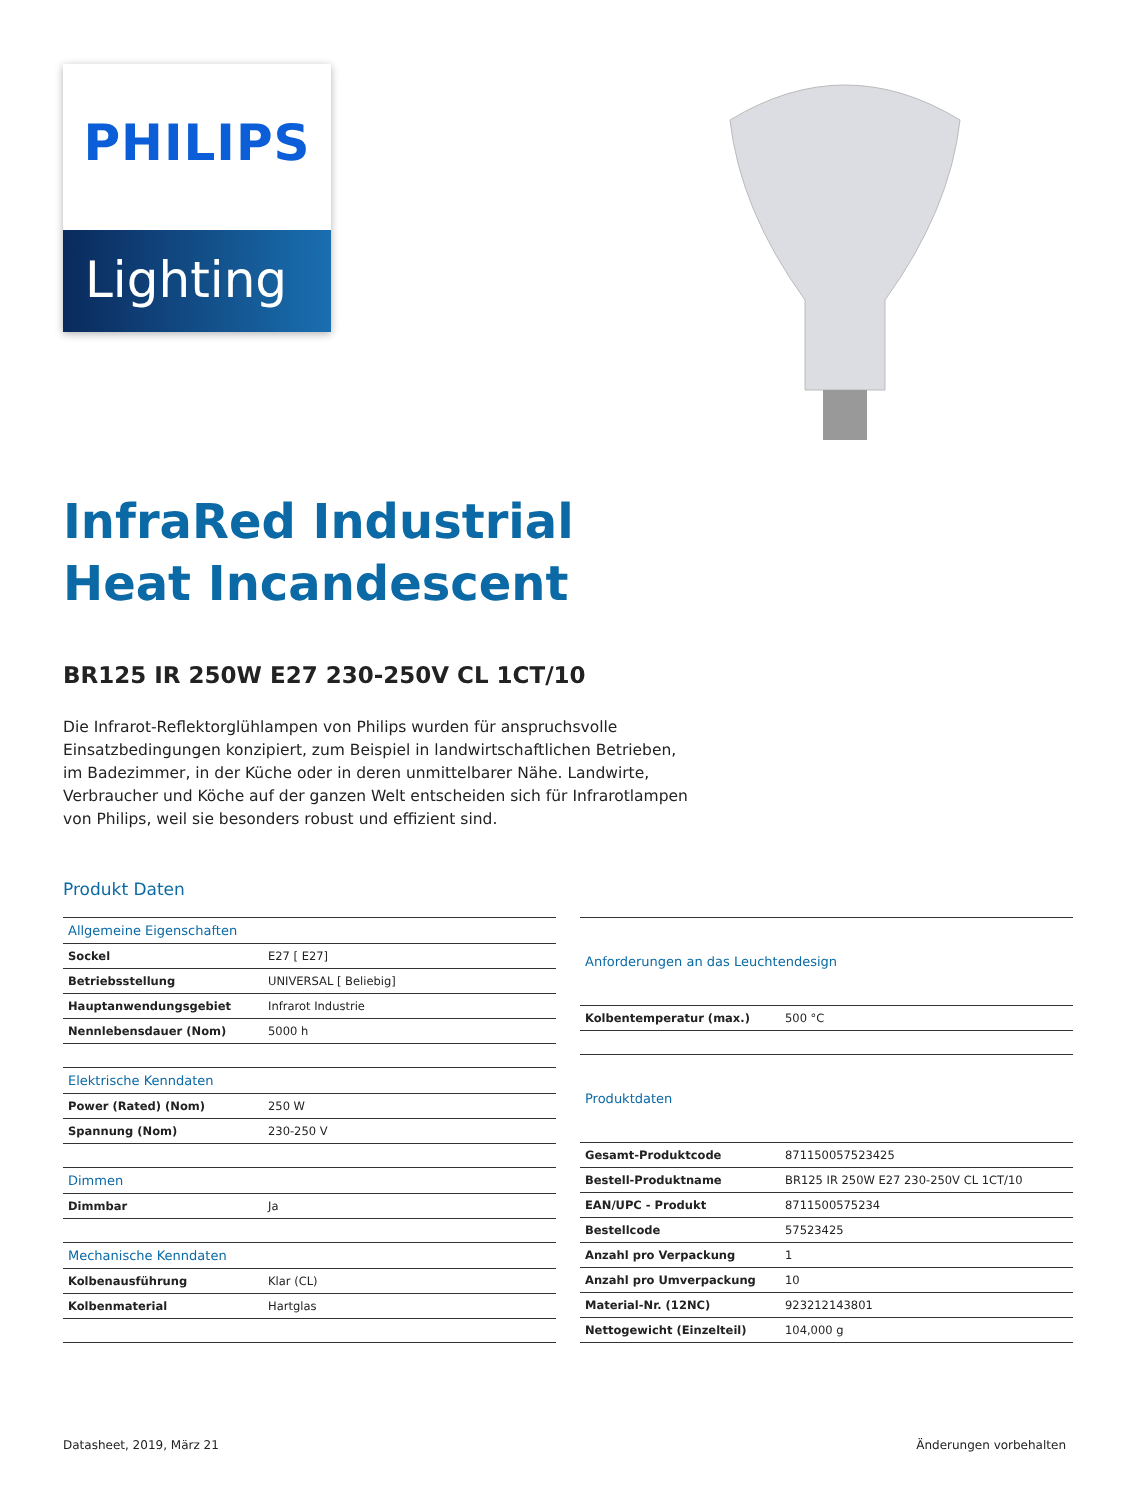PHILIPS
Lighting
InfraRed Industrial
Heat Incandescent
BR125 IR 250W E27 230-250V CL 1CT/10
Die Infrarot-Reflektorglühlampen von Philips wurden für anspruchsvolle Einsatzbedingungen konzipiert, zum Beispiel in landwirtschaftlichen Betrieben, im Badezimmer, in der Küche oder in deren unmittelbarer Nähe. Landwirte, Verbraucher und Köche auf der ganzen Welt entscheiden sich für Infrarotlampen von Philips, weil sie besonders robust und effizient sind.
Produkt Daten
| Allgemeine Eigenschaften | |
| --- | --- |
| Sockel | E27 [ E27] |
| Betriebsstellung | UNIVERSAL [ Beliebig] |
| Hauptanwendungsgebiet | Infrarot Industrie |
| Nennlebensdauer (Nom) | 5000 h |
| Elektrische Kenndaten | |
| Power (Rated) (Nom) | 250 W |
| Spannung (Nom) | 230-250 V |
| Dimmen | |
| Dimmbar | Ja |
| Mechanische Kenndaten | |
| Kolbenausführung | Klar (CL) |
| Kolbenmaterial | Hartglas |
| Anforderungen an das Leuchtendesign | |
| --- | --- |
| Kolbentemperatur (max.) | 500 °C |
| Produktdaten | |
| Gesamt-Produktcode | 871150057523425 |
| Bestell-Produktname | BR125 IR 250W E27 230-250V CL 1CT/10 |
| EAN/UPC - Produkt | 8711500575234 |
| Bestellcode | 57523425 |
| Anzahl pro Verpackung | 1 |
| Anzahl pro Umverpackung | 10 |
| Material-Nr. (12NC) | 923212143801 |
| Nettogewicht (Einzelteil) | 104,000 g |
Datasheet, 2019, März 21 Änderungen vorbehalten